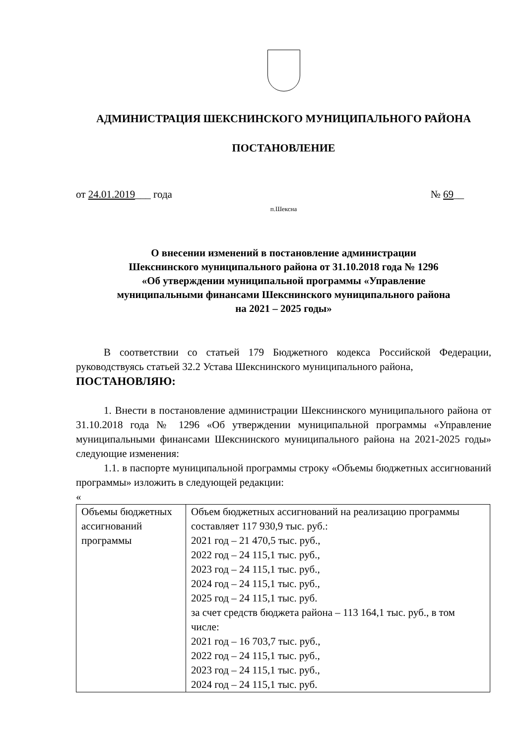АДМИНИСТРАЦИЯ ШЕКСНИНСКОГО МУНИЦИПАЛЬНОГО РАЙОНА
ПОСТАНОВЛЕНИЕ
от 24.01.2019___ года № 69__
п.Шексна
О внесении изменений в постановление администрации
Шекснинского муниципального района от 31.10.2018 года № 1296
«Об утверждении муниципальной программы «Управление
муниципальными финансами Шекснинского муниципального района
на 2021 – 2025 годы»
В соответствии со статьей 179 Бюджетного кодекса Российской Федерации, руководствуясь статьей 32.2 Устава Шекснинского муниципального района,
ПОСТАНОВЛЯЮ:
1. Внести в постановление администрации Шекснинского муниципального района от 31.10.2018 года № 1296 «Об утверждении муниципальной программы «Управление муниципальными финансами Шекснинского муниципального района на 2021-2025 годы» следующие изменения:
1.1. в паспорте муниципальной программы строку «Объемы бюджетных ассигнований программы» изложить в следующей редакции:
«
| Объемы бюджетных ассигнований программы | Объем бюджетных ассигнований на реализацию программы составляет 117 930,9 тыс. руб.: 2021 год – 21 470,5 тыс. руб., 2022 год – 24 115,1 тыс. руб., 2023 год – 24 115,1 тыс. руб., 2024 год – 24 115,1 тыс. руб., 2025 год – 24 115,1 тыс. руб. за счет средств бюджета района – 113 164,1 тыс. руб., в том числе: 2021 год – 16 703,7 тыс. руб., 2022 год – 24 115,1 тыс. руб., 2023 год – 24 115,1 тыс. руб., 2024 год – 24 115,1 тыс. руб. |